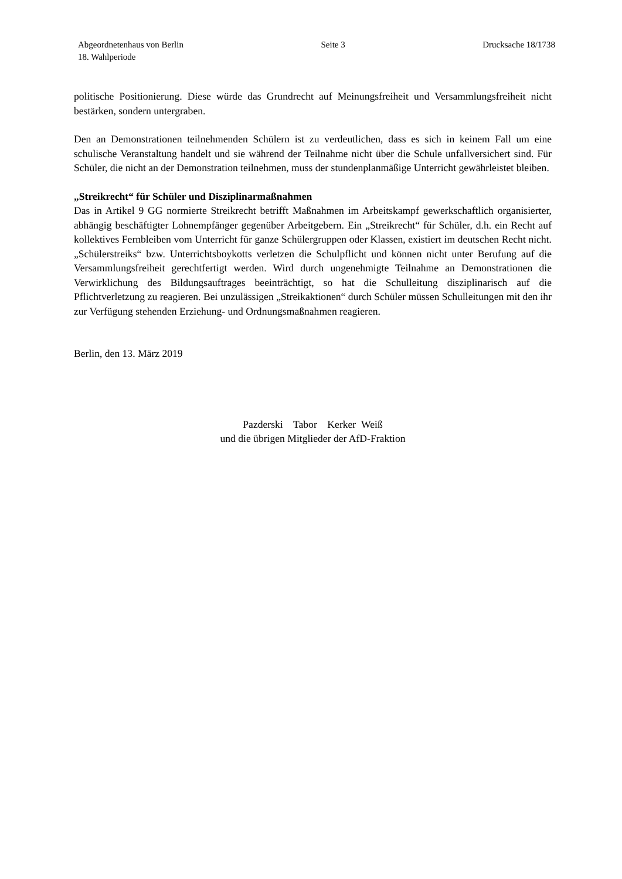Abgeordnetenhaus von Berlin Seite 3 Drucksache 18/1738
18. Wahlperiode
politische Positionierung. Diese würde das Grundrecht auf Meinungsfreiheit und Versammlungsfreiheit nicht bestärken, sondern untergraben.
Den an Demonstrationen teilnehmenden Schülern ist zu verdeutlichen, dass es sich in keinem Fall um eine schulische Veranstaltung handelt und sie während der Teilnahme nicht über die Schule unfallversichert sind. Für Schüler, die nicht an der Demonstration teilnehmen, muss der stundenplanmäßige Unterricht gewährleistet bleiben.
„Streikrecht“ für Schüler und Disziplinarmaßnahmen
Das in Artikel 9 GG normierte Streikrecht betrifft Maßnahmen im Arbeitskampf gewerkschaftlich organisierter, abhängig beschäftigter Lohnempfänger gegenüber Arbeitgebern. Ein „Streikrecht“ für Schüler, d.h. ein Recht auf kollektives Fernbleiben vom Unterricht für ganze Schülergruppen oder Klassen, existiert im deutschen Recht nicht. „Schülerstreiks“ bzw. Unterrichtsboykotts verletzen die Schulpflicht und können nicht unter Berufung auf die Versammlungsfreiheit gerechtfertigt werden. Wird durch ungenehmigte Teilnahme an Demonstrationen die Verwirklichung des Bildungsauftrages beeinträchtigt, so hat die Schulleitung disziplinarisch auf die Pflichtverletzung zu reagieren. Bei unzulässigen „Streikaktionen“ durch Schüler müssen Schulleitungen mit den ihr zur Verfügung stehenden Erziehung- und Ordnungsmaßnahmen reagieren.
Berlin, den 13. März 2019
Pazderski Tabor Kerker Weiß
und die übrigen Mitglieder der AfD-Fraktion